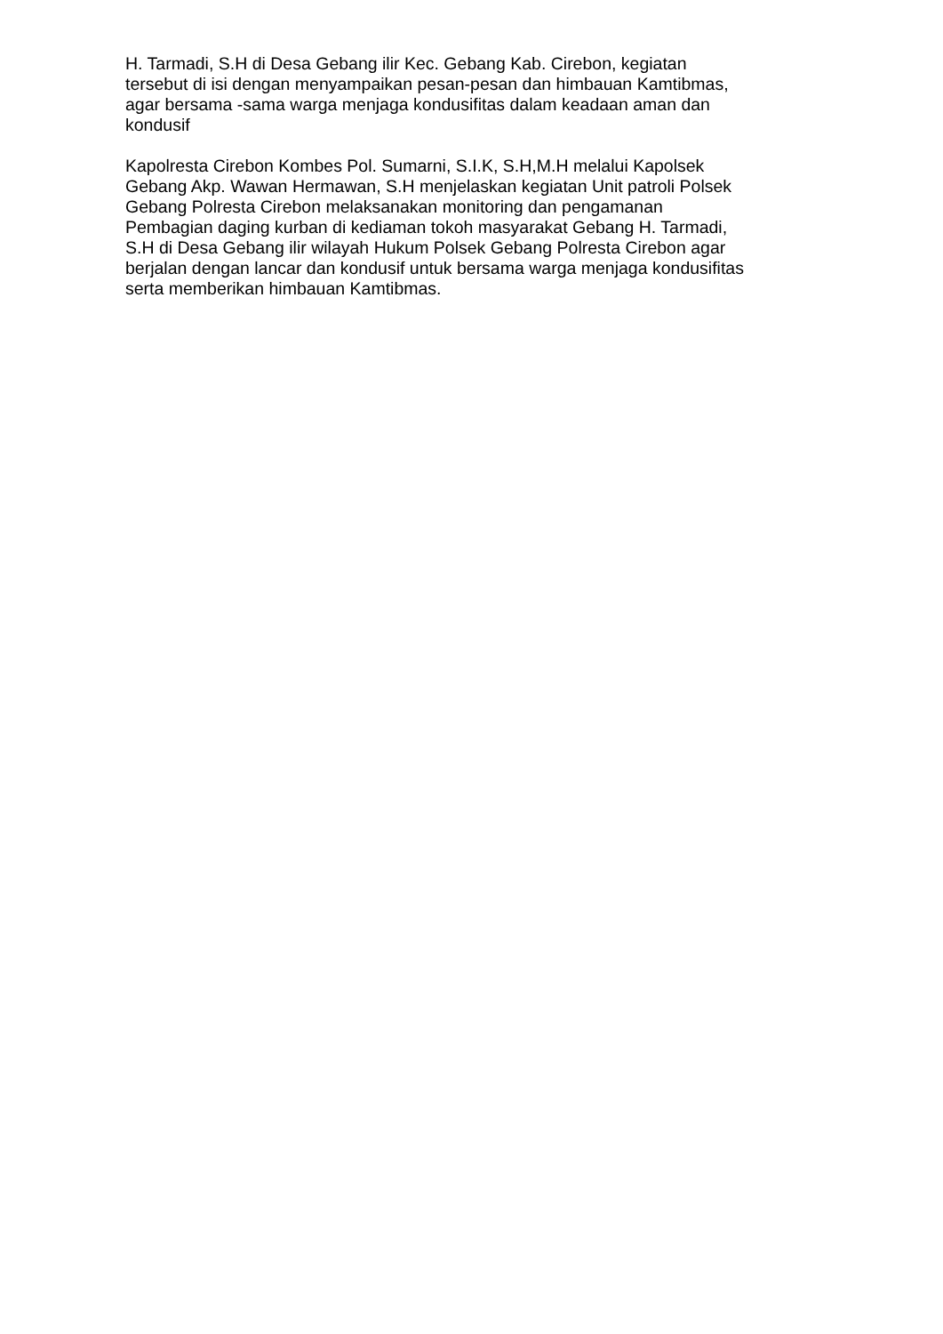H. Tarmadi, S.H di Desa Gebang ilir Kec. Gebang Kab. Cirebon, kegiatan
tersebut di isi dengan menyampaikan pesan-pesan dan himbauan Kamtibmas,
agar bersama -sama warga menjaga kondusifitas dalam keadaan aman dan
kondusif
Kapolresta Cirebon Kombes Pol. Sumarni, S.I.K, S.H,M.H melalui Kapolsek
Gebang Akp. Wawan Hermawan, S.H menjelaskan kegiatan Unit patroli Polsek
Gebang Polresta Cirebon melaksanakan monitoring dan pengamanan
Pembagian daging kurban di kediaman tokoh masyarakat Gebang H. Tarmadi,
S.H di Desa Gebang ilir wilayah Hukum Polsek Gebang Polresta Cirebon agar
berjalan dengan lancar dan kondusif untuk bersama warga menjaga kondusifitas
serta memberikan himbauan Kamtibmas.